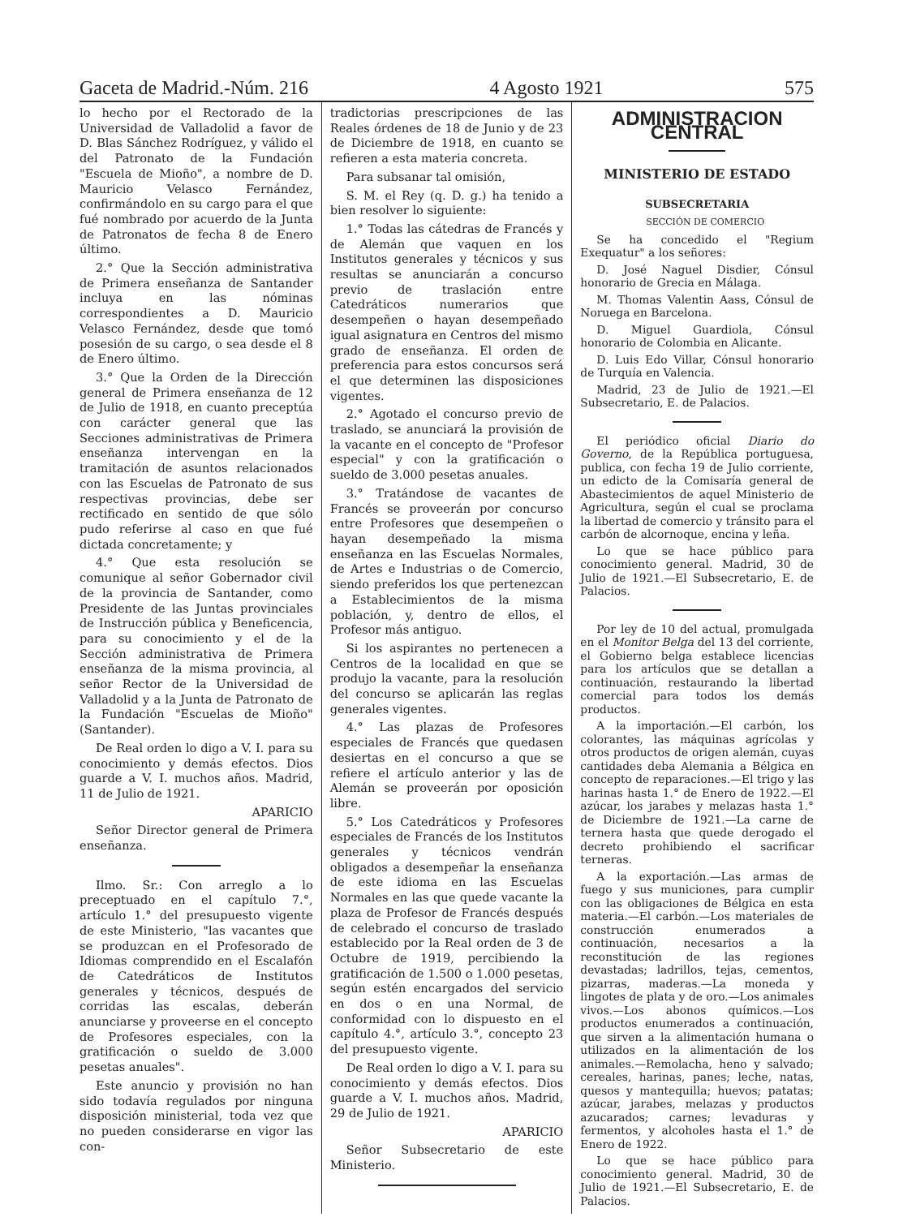Gaceta de Madrid.-Núm. 216 4 Agosto 1921 575
lo hecho por el Rectorado de la Universidad de Valladolid a favor de D. Blas Sánchez Rodríguez, y válido el del Patronato de la Fundación "Escuela de Mioño", a nombre de D. Mauricio Velasco Fernández, confirmándolo en su cargo para el que fué nombrado por acuerdo de la Junta de Patronatos de fecha 8 de Enero último.
2.° Que la Sección administrativa de Primera enseñanza de Santander incluya en las nóminas correspondientes a D. Mauricio Velasco Fernández, desde que tomó posesión de su cargo, o sea desde el 8 de Enero último.
3.° Que la Orden de la Dirección general de Primera enseñanza de 12 de Julio de 1918, en cuanto preceptúa con carácter general que las Secciones administrativas de Primera enseñanza intervengan en la tramitación de asuntos relacionados con las Escuelas de Patronato de sus respectivas provincias, debe ser rectificado en sentido de que sólo pudo referirse al caso en que fué dictada concretamente; y
4.° Que esta resolución se comunique al señor Gobernador civil de la provincia de Santander, como Presidente de las Juntas provinciales de Instrucción pública y Beneficencia, para su conocimiento y el de la Sección administrativa de Primera enseñanza de la misma provincia, al señor Rector de la Universidad de Valladolid y a la Junta de Patronato de la Fundación "Escuelas de Mioño" (Santander).
De Real orden lo digo a V. I. para su conocimiento y demás efectos. Dios guarde a V. I. muchos años. Madrid, 11 de Julio de 1921.
APARICIO
Señor Director general de Primera enseñanza.
Ilmo. Sr.: Con arreglo a lo preceptuado en el capítulo 7.°, artículo 1.° del presupuesto vigente de este Ministerio, "las vacantes que se produzcan en el Profesorado de Idiomas comprendido en el Escalafón de Catedráticos de Institutos generales y técnicos, después de corridas las escalas, deberán anunciarse y proveerse en el concepto de Profesores especiales, con la gratificación o sueldo de 3.000 pesetas anuales".
Este anuncio y provisión no han sido todavía regulados por ninguna disposición ministerial, toda vez que no pueden considerarse en vigor las con-
tradictorias prescripciones de las Reales órdenes de 18 de Junio y de 23 de Diciembre de 1918, en cuanto se refieren a esta materia concreta.
Para subsanar tal omisión,
S. M. el Rey (q. D. g.) ha tenido a bien resolver lo siguiente:
1.° Todas las cátedras de Francés y de Alemán que vaquen en los Institutos generales y técnicos y sus resultas se anunciarán a concurso previo de traslación entre Catedráticos numerarios que desempeñen o hayan desempeñado igual asignatura en Centros del mismo grado de enseñanza. El orden de preferencia para estos concursos será el que determinen las disposiciones vigentes.
2.° Agotado el concurso previo de traslado, se anunciará la provisión de la vacante en el concepto de "Profesor especial" y con la gratificación o sueldo de 3.000 pesetas anuales.
3.° Tratándose de vacantes de Francés se proveerán por concurso entre Profesores que desempeñen o hayan desempeñado la misma enseñanza en las Escuelas Normales, de Artes e Industrias o de Comercio, siendo preferidos los que pertenezcan a Establecimientos de la misma población, y, dentro de ellos, el Profesor más antiguo.
Si los aspirantes no pertenecen a Centros de la localidad en que se produjo la vacante, para la resolución del concurso se aplicarán las reglas generales vigentes.
4.° Las plazas de Profesores especiales de Francés que quedasen desiertas en el concurso a que se refiere el artículo anterior y las de Alemán se proveerán por oposición libre.
5.° Los Catedráticos y Profesores especiales de Francés de los Institutos generales y técnicos vendrán obligados a desempeñar la enseñanza de este idioma en las Escuelas Normales en las que quede vacante la plaza de Profesor de Francés después de celebrado el concurso de traslado establecido por la Real orden de 3 de Octubre de 1919, percibiendo la gratificación de 1.500 o 1.000 pesetas, según estén encargados del servicio en dos o en una Normal, de conformidad con lo dispuesto en el capítulo 4.°, artículo 3.°, concepto 23 del presupuesto vigente.
De Real orden lo digo a V. I. para su conocimiento y demás efectos. Dios guarde a V. I. muchos años. Madrid, 29 de Julio de 1921.
APARICIO
Señor Subsecretario de este Ministerio.
ADMINISTRACION CENTRAL
MINISTERIO DE ESTADO
SUBSECRETARIA
SECCIÓN DE COMERCIO
Se ha concedido el "Regium Exequatur" a los señores:
D. José Naguel Disdier, Cónsul honorario de Grecia en Málaga.
M. Thomas Valentin Aass, Cónsul de Noruega en Barcelona.
D. Miguel Guardiola, Cónsul honorario de Colombia en Alicante.
D. Luis Edo Villar, Cónsul honorario de Turquía en Valencia.
Madrid, 23 de Julio de 1921.—El Subsecretario, E. de Palacios.
El periódico oficial Diario do Governo, de la República portuguesa, publica, con fecha 19 de Julio corriente, un edicto de la Comisaría general de Abastecimientos de aquel Ministerio de Agricultura, según el cual se proclama la libertad de comercio y tránsito para el carbón de alcornoque, encina y leña.
Lo que se hace público para conocimiento general. Madrid, 30 de Julio de 1921.—El Subsecretario, E. de Palacios.
Por ley de 10 del actual, promulgada en el Monitor Belga del 13 del corriente, el Gobierno belga establece licencias para los artículos que se detallan a continuación, restaurando la libertad comercial para todos los demás productos.
A la importación.—El carbón, los colorantes, las máquinas agrícolas y otros productos de origen alemán, cuyas cantidades deba Alemania a Bélgica en concepto de reparaciones.—El trigo y las harinas hasta 1.° de Enero de 1922.—El azúcar, los jarabes y melazas hasta 1.° de Diciembre de 1921.—La carne de ternera hasta que quede derogado el decreto prohibiendo el sacrificar terneras.
A la exportación.—Las armas de fuego y sus municiones, para cumplir con las obligaciones de Bélgica en esta materia.—El carbón.—Los materiales de construcción enumerados a continuación, necesarios a la reconstitución de las regiones devastadas; ladrillos, tejas, cementos, pizarras, maderas.—La moneda y lingotes de plata y de oro.—Los animales vivos.—Los abonos químicos.—Los productos enumerados a continuación, que sirven a la alimentación humana o utilizados en la alimentación de los animales.—Remolacha, heno y salvado; cereales, harinas, panes; leche, natas, quesos y mantequilla; huevos; patatas; azúcar, jarabes, melazas y productos azucarados; carnes; levaduras y fermentos, y alcoholes hasta el 1.° de Enero de 1922.
Lo que se hace público para conocimiento general. Madrid, 30 de Julio de 1921.—El Subsecretario, E. de Palacios.